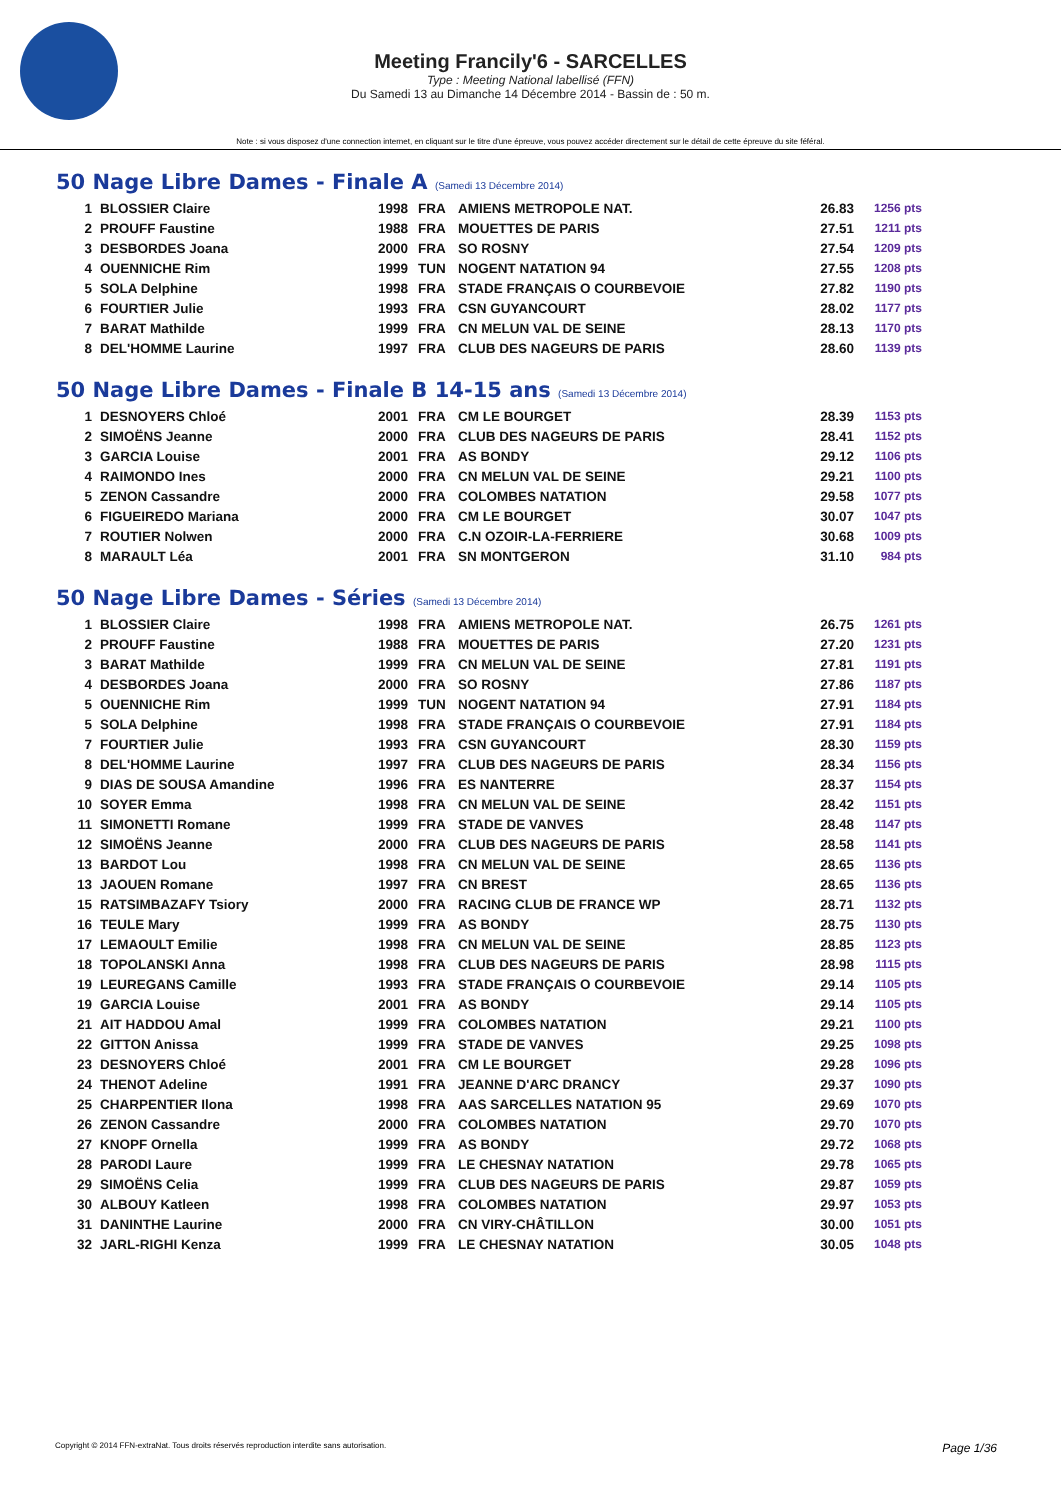Meeting Francily'6 - SARCELLES
Type : Meeting National labellisé (FFN)
Du Samedi 13 au Dimanche 14 Décembre 2014 - Bassin de : 50 m.
Note : si vous disposez d'une connection internet, en cliquant sur le titre d'une épreuve, vous pouvez accéder directement sur le détail de cette épreuve du site féféral.
50 Nage Libre Dames - Finale A (Samedi 13 Décembre 2014)
| 1 | BLOSSIER Claire | 1998 | FRA | AMIENS METROPOLE NAT. | 26.83 | 1256 pts |
| 2 | PROUFF Faustine | 1988 | FRA | MOUETTES DE PARIS | 27.51 | 1211 pts |
| 3 | DESBORDES Joana | 2000 | FRA | SO ROSNY | 27.54 | 1209 pts |
| 4 | OUENNICHE Rim | 1999 | TUN | NOGENT NATATION 94 | 27.55 | 1208 pts |
| 5 | SOLA Delphine | 1998 | FRA | STADE FRANÇAIS O COURBEVOIE | 27.82 | 1190 pts |
| 6 | FOURTIER Julie | 1993 | FRA | CSN GUYANCOURT | 28.02 | 1177 pts |
| 7 | BARAT Mathilde | 1999 | FRA | CN MELUN VAL DE SEINE | 28.13 | 1170 pts |
| 8 | DEL'HOMME Laurine | 1997 | FRA | CLUB DES NAGEURS DE PARIS | 28.60 | 1139 pts |
50 Nage Libre Dames - Finale B 14-15 ans (Samedi 13 Décembre 2014)
| 1 | DESNOYERS Chloé | 2001 | FRA | CM LE BOURGET | 28.39 | 1153 pts |
| 2 | SIMOËNS Jeanne | 2000 | FRA | CLUB DES NAGEURS DE PARIS | 28.41 | 1152 pts |
| 3 | GARCIA Louise | 2001 | FRA | AS BONDY | 29.12 | 1106 pts |
| 4 | RAIMONDO Ines | 2000 | FRA | CN MELUN VAL DE SEINE | 29.21 | 1100 pts |
| 5 | ZENON Cassandre | 2000 | FRA | COLOMBES NATATION | 29.58 | 1077 pts |
| 6 | FIGUEIREDO Mariana | 2000 | FRA | CM LE BOURGET | 30.07 | 1047 pts |
| 7 | ROUTIER Nolwen | 2000 | FRA | C.N OZOIR-LA-FERRIERE | 30.68 | 1009 pts |
| 8 | MARAULT Léa | 2001 | FRA | SN MONTGERON | 31.10 | 984 pts |
50 Nage Libre Dames - Séries (Samedi 13 Décembre 2014)
| 1 | BLOSSIER Claire | 1998 | FRA | AMIENS METROPOLE NAT. | 26.75 | 1261 pts |
| 2 | PROUFF Faustine | 1988 | FRA | MOUETTES DE PARIS | 27.20 | 1231 pts |
| 3 | BARAT Mathilde | 1999 | FRA | CN MELUN VAL DE SEINE | 27.81 | 1191 pts |
| 4 | DESBORDES Joana | 2000 | FRA | SO ROSNY | 27.86 | 1187 pts |
| 5 | OUENNICHE Rim | 1999 | TUN | NOGENT NATATION 94 | 27.91 | 1184 pts |
| 5 | SOLA Delphine | 1998 | FRA | STADE FRANÇAIS O COURBEVOIE | 27.91 | 1184 pts |
| 7 | FOURTIER Julie | 1993 | FRA | CSN GUYANCOURT | 28.30 | 1159 pts |
| 8 | DEL'HOMME Laurine | 1997 | FRA | CLUB DES NAGEURS DE PARIS | 28.34 | 1156 pts |
| 9 | DIAS DE SOUSA Amandine | 1996 | FRA | ES NANTERRE | 28.37 | 1154 pts |
| 10 | SOYER Emma | 1998 | FRA | CN MELUN VAL DE SEINE | 28.42 | 1151 pts |
| 11 | SIMONETTI Romane | 1999 | FRA | STADE DE VANVES | 28.48 | 1147 pts |
| 12 | SIMOËNS Jeanne | 2000 | FRA | CLUB DES NAGEURS DE PARIS | 28.58 | 1141 pts |
| 13 | BARDOT Lou | 1998 | FRA | CN MELUN VAL DE SEINE | 28.65 | 1136 pts |
| 13 | JAOUEN Romane | 1997 | FRA | CN BREST | 28.65 | 1136 pts |
| 15 | RATSIMBAZAFY Tsiory | 2000 | FRA | RACING CLUB DE FRANCE WP | 28.71 | 1132 pts |
| 16 | TEULE Mary | 1999 | FRA | AS BONDY | 28.75 | 1130 pts |
| 17 | LEMAOULT Emilie | 1998 | FRA | CN MELUN VAL DE SEINE | 28.85 | 1123 pts |
| 18 | TOPOLANSKI Anna | 1998 | FRA | CLUB DES NAGEURS DE PARIS | 28.98 | 1115 pts |
| 19 | LEUREGANS Camille | 1993 | FRA | STADE FRANÇAIS O COURBEVOIE | 29.14 | 1105 pts |
| 19 | GARCIA Louise | 2001 | FRA | AS BONDY | 29.14 | 1105 pts |
| 21 | AIT HADDOU Amal | 1999 | FRA | COLOMBES NATATION | 29.21 | 1100 pts |
| 22 | GITTON Anissa | 1999 | FRA | STADE DE VANVES | 29.25 | 1098 pts |
| 23 | DESNOYERS Chloé | 2001 | FRA | CM LE BOURGET | 29.28 | 1096 pts |
| 24 | THENOT Adeline | 1991 | FRA | JEANNE D'ARC DRANCY | 29.37 | 1090 pts |
| 25 | CHARPENTIER Ilona | 1998 | FRA | AAS SARCELLES NATATION 95 | 29.69 | 1070 pts |
| 26 | ZENON Cassandre | 2000 | FRA | COLOMBES NATATION | 29.70 | 1070 pts |
| 27 | KNOPF Ornella | 1999 | FRA | AS BONDY | 29.72 | 1068 pts |
| 28 | PARODI Laure | 1999 | FRA | LE CHESNAY NATATION | 29.78 | 1065 pts |
| 29 | SIMOËNS Celia | 1999 | FRA | CLUB DES NAGEURS DE PARIS | 29.87 | 1059 pts |
| 30 | ALBOUY Katleen | 1998 | FRA | COLOMBES NATATION | 29.97 | 1053 pts |
| 31 | DANINTHE Laurine | 2000 | FRA | CN VIRY-CHÂTILLON | 30.00 | 1051 pts |
| 32 | JARL-RIGHI Kenza | 1999 | FRA | LE CHESNAY NATATION | 30.05 | 1048 pts |
Copyright © 2014 FFN-extraNat. Tous droits réservés reproduction interdite sans autorisation. Page 1/36